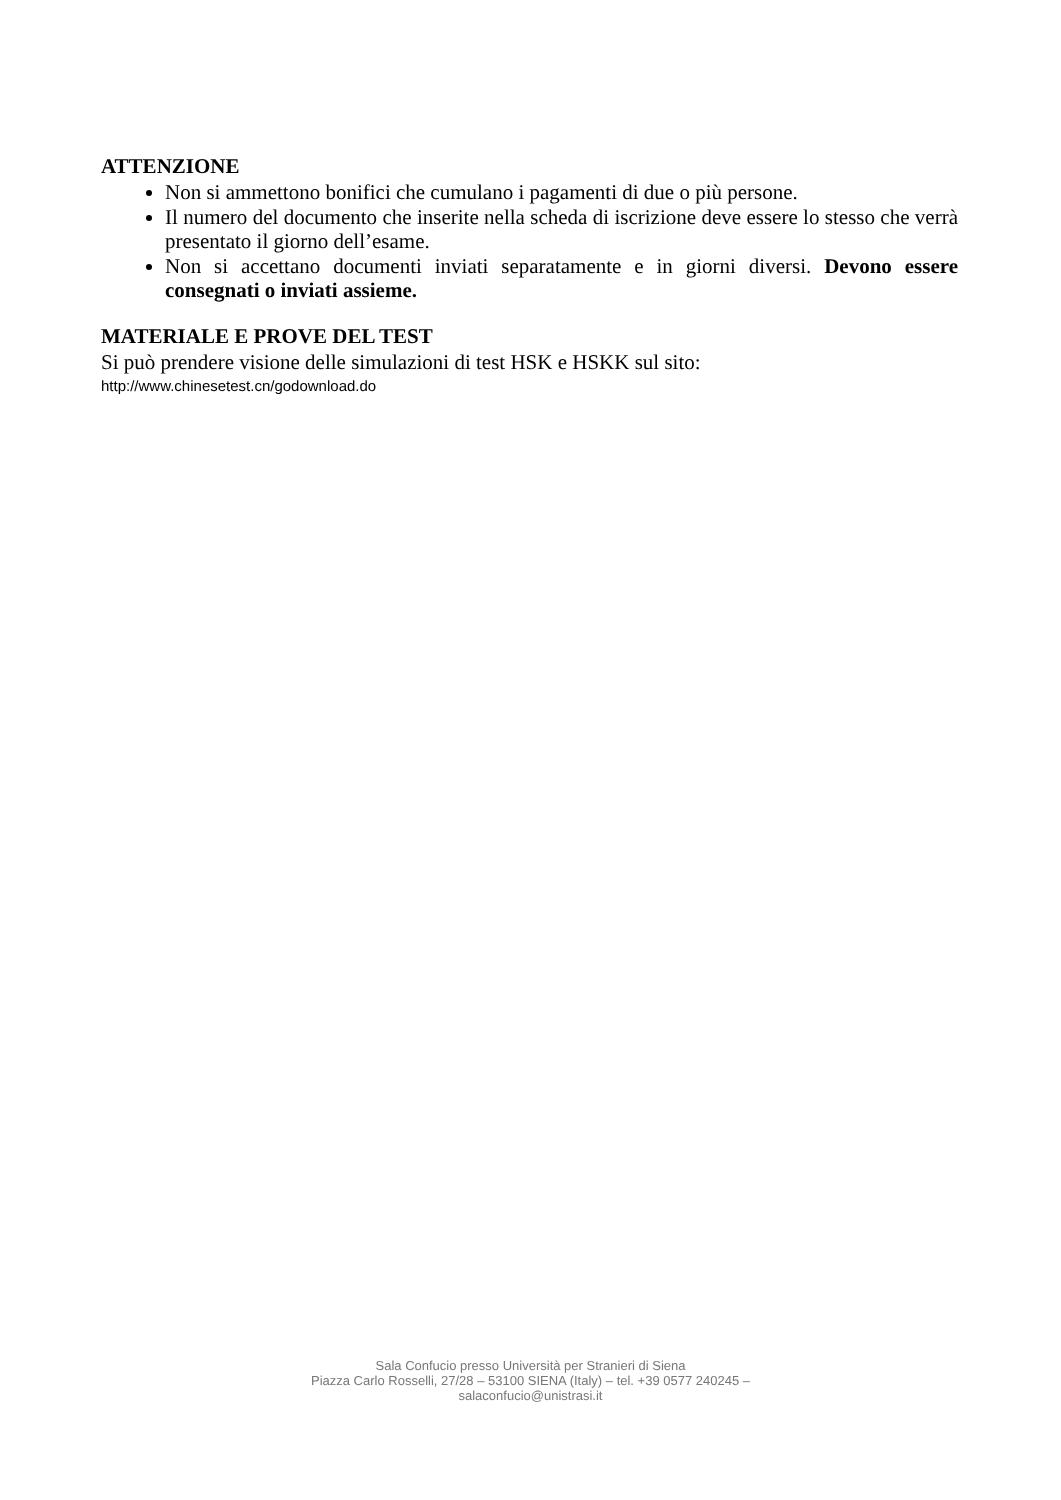ATTENZIONE
Non si ammettono bonifici che cumulano i pagamenti di due o più persone.
Il numero del documento che inserite nella scheda di iscrizione deve essere lo stesso che verrà presentato il giorno dell’esame.
Non si accettano documenti inviati separatamente e in giorni diversi. Devono essere consegnati o inviati assieme.
MATERIALE E PROVE DEL TEST
Si può prendere visione delle simulazioni di test HSK e HSKK sul sito:
http://www.chinesetest.cn/godownload.do
Sala Confucio presso Università per Stranieri di Siena
Piazza Carlo Rosselli, 27/28 – 53100 SIENA (Italy) – tel. +39 0577 240245 –
salaconfucio@unistrasi.it